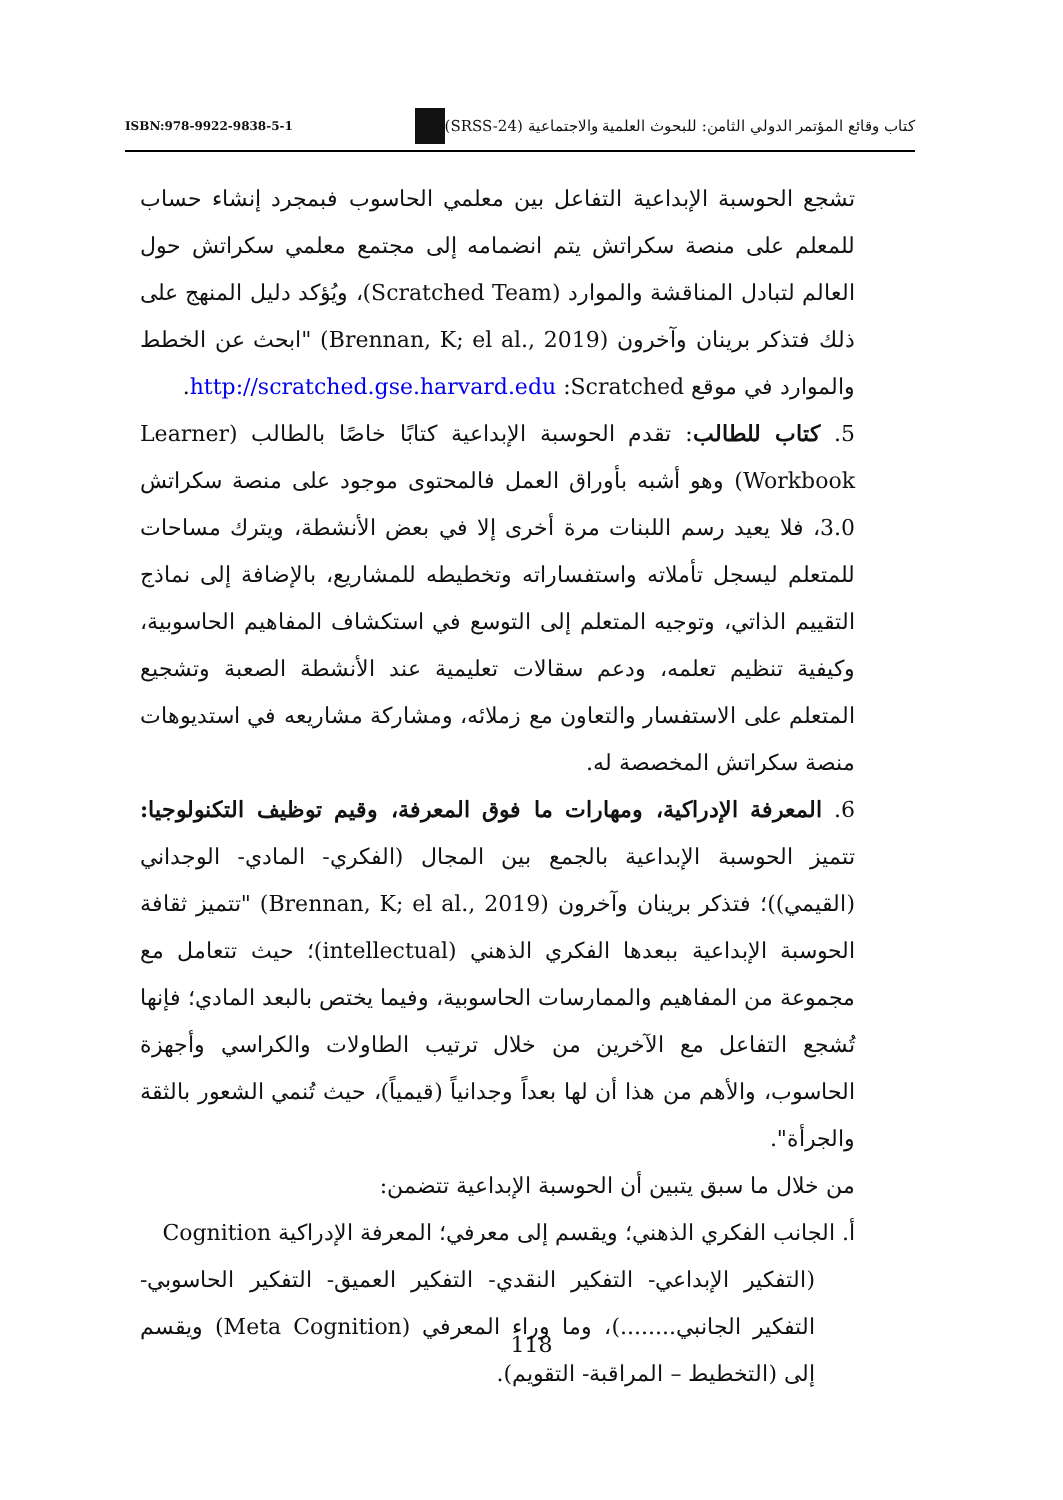ISBN:978-9922-9838-5-1 كتاب وقائع المؤتمر الدولي الثامن: للبحوث العلمية والاجتماعية (SRSS-24)
تشجع الحوسبة الإبداعية التفاعل بين معلمي الحاسوب فبمجرد إنشاء حساب للمعلم على منصة سكراتش يتم انضمامه إلى مجتمع معلمي سكراتش حول العالم لتبادل المناقشة والموارد (Scratched Team)، ويُؤكد دليل المنهج على ذلك فتذكر برينان وآخرون (Brennan, K; el al., 2019) "ابحث عن الخطط والموارد في موقع http://scratched.gse.harvard.edu :Scratched.
5. كتاب للطالب: تقدم الحوسبة الإبداعية كتابًا خاصًا بالطالب (Learner Workbook) وهو أشبه بأوراق العمل فالمحتوى موجود على منصة سكراتش 3.0، فلا يعيد رسم اللبنات مرة أخرى إلا في بعض الأنشطة، ويترك مساحات للمتعلم ليسجل تأملاته واستفساراته وتخطيطه للمشاريع، بالإضافة إلى نماذج التقييم الذاتي، وتوجيه المتعلم إلى التوسع في استكشاف المفاهيم الحاسوبية، وكيفية تنظيم تعلمه، ودعم سقالات تعليمية عند الأنشطة الصعبة وتشجيع المتعلم على الاستفسار والتعاون مع زملائه، ومشاركة مشاريعه في استديوهات منصة سكراتش المخصصة له.
6. المعرفة الإدراكية، ومهارات ما فوق المعرفة، وقيم توظيف التكنولوجيا: تتميز الحوسبة الإبداعية بالجمع بين المجال (الفكري- المادي- الوجداني (القيمي))؛ فتذكر برينان وآخرون (Brennan, K; el al., 2019) "تتميز ثقافة الحوسبة الإبداعية ببعدها الفكري الذهني (intellectual)؛ حيث تتعامل مع مجموعة من المفاهيم والممارسات الحاسوبية، وفيما يختص بالبعد المادي؛ فإنها تُشجع التفاعل مع الآخرين من خلال ترتيب الطاولات والكراسي وأجهزة الحاسوب، والأهم من هذا أن لها بعداً وجدانياً (قيمياً)، حيث تُنمي الشعور بالثقة والجرأة".
من خلال ما سبق يتبين أن الحوسبة الإبداعية تتضمن:
أ. الجانب الفكري الذهني؛ ويقسم إلى معرفي؛ المعرفة الإدراكية Cognition
(التفكير الإبداعي- التفكير النقدي- التفكير العميق- التفكير الحاسوبي- التفكير الجانبي........)، وما وراء المعرفي (Meta Cognition) ويقسم إلى (التخطيط – المراقبة- التقويم).
118